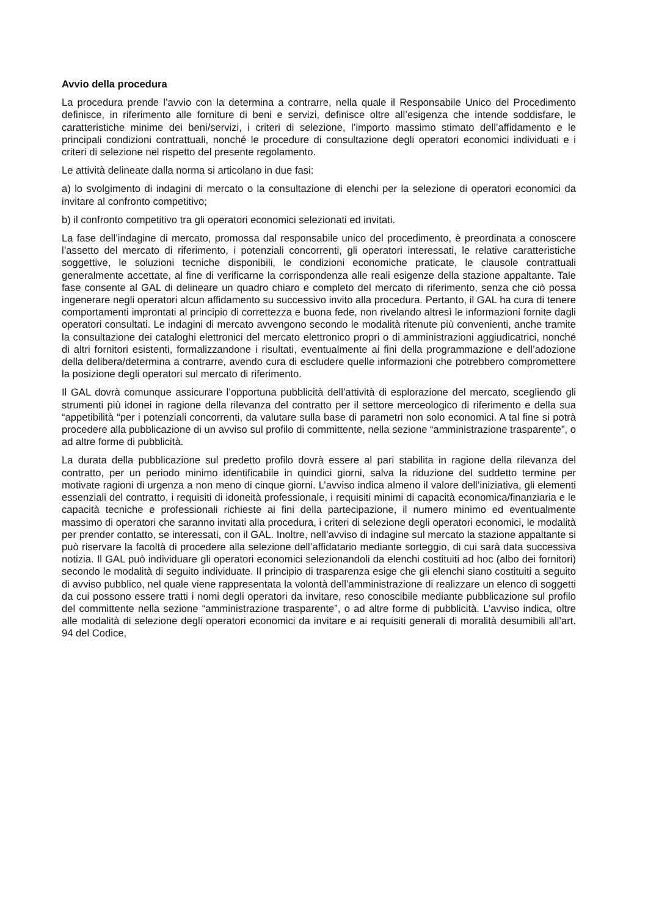Avvio della procedura
La procedura prende l’avvio con la determina a contrarre, nella quale il Responsabile Unico del Procedimento definisce, in riferimento alle forniture di beni e servizi, definisce oltre all’esigenza che intende soddisfare, le caratteristiche minime dei beni/servizi, i criteri di selezione, l’importo massimo stimato dell’affidamento e le principali condizioni contrattuali, nonché le procedure di consultazione degli operatori economici individuati e i criteri di selezione nel rispetto del presente regolamento.
Le attività delineate dalla norma si articolano in due fasi:
a) lo svolgimento di indagini di mercato o la consultazione di elenchi per la selezione di operatori economici da invitare al confronto competitivo;
b) il confronto competitivo tra gli operatori economici selezionati ed invitati.
La fase dell’indagine di mercato, promossa dal responsabile unico del procedimento, è preordinata a conoscere l’assetto del mercato di riferimento, i potenziali concorrenti, gli operatori interessati, le relative caratteristiche soggettive, le soluzioni tecniche disponibili, le condizioni economiche praticate, le clausole contrattuali generalmente accettate, al fine di verificarne la corrispondenza alle reali esigenze della stazione appaltante. Tale fase consente al GAL di delineare un quadro chiaro e completo del mercato di riferimento, senza che ciò possa ingenerare negli operatori alcun affidamento su successivo invito alla procedura. Pertanto, il GAL ha cura di tenere comportamenti improntati al principio di correttezza e buona fede, non rivelando altresì le informazioni fornite dagli operatori consultati. Le indagini di mercato avvengono secondo le modalità ritenute più convenienti, anche tramite la consultazione dei cataloghi elettronici del mercato elettronico propri o di amministrazioni aggiudicatrici, nonché di altri fornitori esistenti, formalizzandone i risultati, eventualmente ai fini della programmazione e dell’adozione della delibera/determina a contrarre, avendo cura di escludere quelle informazioni che potrebbero compromettere la posizione degli operatori sul mercato di riferimento.
Il GAL dovrà comunque assicurare l’opportuna pubblicità dell’attività di esplorazione del mercato, scegliendo gli strumenti più idonei in ragione della rilevanza del contratto per il settore merceologico di riferimento e della sua “appetibilità “per i potenziali concorrenti, da valutare sulla base di parametri non solo economici. A tal fine si potrà procedere alla pubblicazione di un avviso sul profilo di committente, nella sezione “amministrazione trasparente”, o ad altre forme di pubblicità.
La durata della pubblicazione sul predetto profilo dovrà essere al pari stabilita in ragione della rilevanza del contratto, per un periodo minimo identificabile in quindici giorni, salva la riduzione del suddetto termine per motivate ragioni di urgenza a non meno di cinque giorni. L’avviso indica almeno il valore dell’iniziativa, gli elementi essenziali del contratto, i requisiti di idoneità professionale, i requisiti minimi di capacità economica/finanziaria e le capacità tecniche e professionali richieste ai fini della partecipazione, il numero minimo ed eventualmente massimo di operatori che saranno invitati alla procedura, i criteri di selezione degli operatori economici, le modalità per prender contatto, se interessati, con il GAL. Inoltre, nell’avviso di indagine sul mercato la stazione appaltante si può riservare la facoltà di procedere alla selezione dell’affidatario mediante sorteggio, di cui sarà data successiva notizia. Il GAL può individuare gli operatori economici selezionandoli da elenchi costituiti ad hoc (albo dei fornitori) secondo le modalità di seguito individuate. Il principio di trasparenza esige che gli elenchi siano costituiti a seguito di avviso pubblico, nel quale viene rappresentata la volontà dell’amministrazione di realizzare un elenco di soggetti da cui possono essere tratti i nomi degli operatori da invitare, reso conoscibile mediante pubblicazione sul profilo del committente nella sezione “amministrazione trasparente”, o ad altre forme di pubblicità. L’avviso indica, oltre alle modalità di selezione degli operatori economici da invitare e ai requisiti generali di moralità desumibili all’art. 94 del Codice,